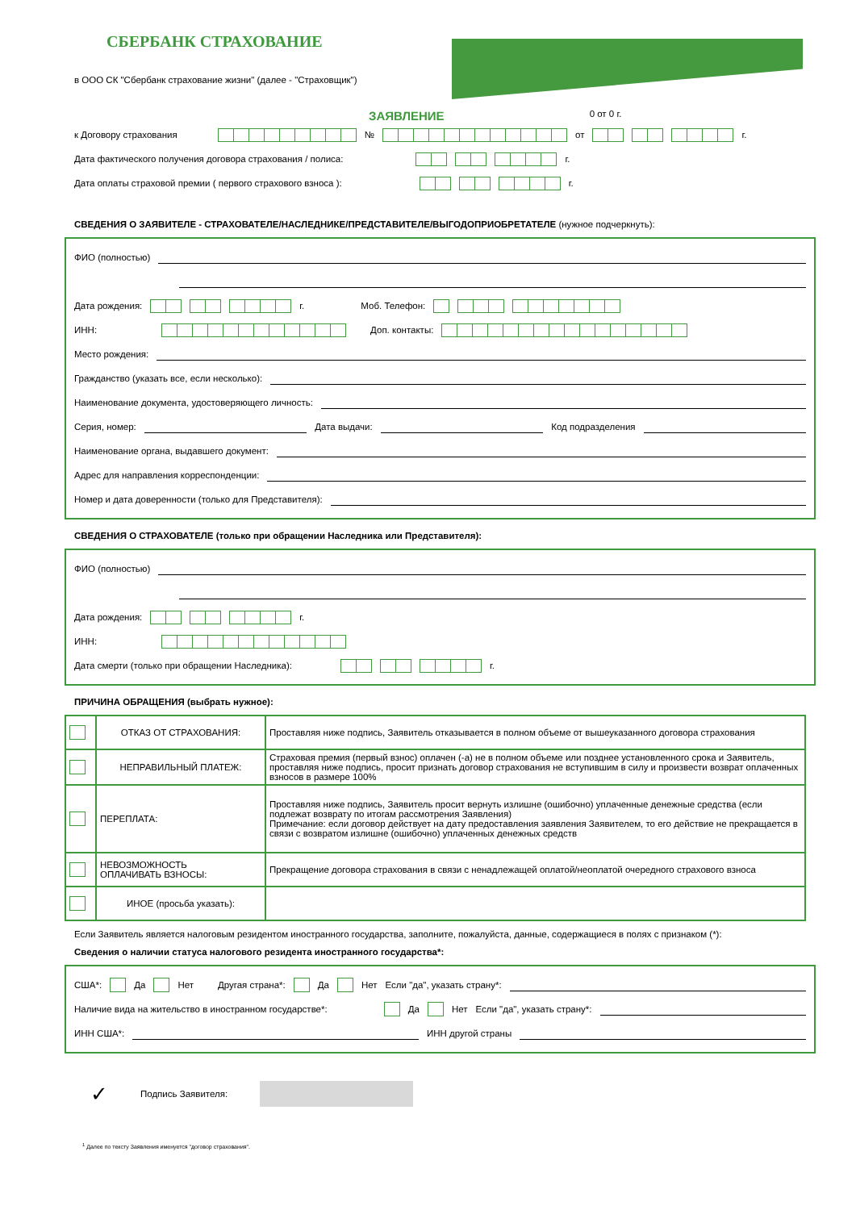СБЕРБАНК СТРАХОВАНИЕ
в ООО СК "Сбербанк страхование жизни" (далее - "Страховщик")
ЗАЯВЛЕНИЕ 0 от 0 г.
к Договору страхования № от г.
Дата фактического получения договора страхования / полиса: г.
Дата оплаты страховой премии ( первого страхового взноса ): г.
СВЕДЕНИЯ О ЗАЯВИТЕЛЕ - СТРАХОВАТЕЛЕ/НАСЛЕДНИКЕ/ПРЕДСТАВИТЕЛЕ/ВЫГОДОПРИОБРЕТАТЕЛЕ (нужное подчеркнуть):
ФИО (полностью)
Дата рождения: г. Моб. Телефон:
ИНН: Доп. контакты:
Место рождения:
Гражданство (указать все, если несколько):
Наименование документа, удостоверяющего личность:
Серия, номер: Дата выдачи: Код подразделения
Наименование органа, выдавшего документ:
Адрес для направления корреспонденции:
Номер и дата доверенности (только для Представителя):
СВЕДЕНИЯ О СТРАХОВАТЕЛЕ (только при обращении Наследника или Представителя):
ФИО (полностью)
Дата рождения: г.
ИНН:
Дата смерти (только при обращении Наследника): г.
ПРИЧИНА ОБРАЩЕНИЯ (выбрать нужное):
| | ОТКАЗ ОТ СТРАХОВАНИЯ: | Проставляя ниже подпись, Заявитель отказывается в полном объеме от вышеуказанного договора страхования |
| | НЕПРАВИЛЬНЫЙ ПЛАТЕЖ: | Страховая премия (первый взнос) оплачен (-а) не в полном объеме или позднее установленного срока и Заявитель, проставляя ниже подпись, просит признать договор страхования не вступившим в силу и произвести возврат оплаченных взносов в размере 100% |
| | ПЕРЕПЛАТА: | Проставляя ниже подпись, Заявитель просит вернуть излишне (ошибочно) уплаченные денежные средства (если подлежат возврату по итогам рассмотрения Заявления) Примечание: если договор действует на дату предоставления заявления Заявителем, то его действие не прекращается в связи с возвратом излишне (ошибочно) уплаченных денежных средств |
| | НЕВОЗМОЖНОСТЬ ОПЛАЧИВАТЬ ВЗНОСЫ: | Прекращение договора страхования в связи с ненадлежащей оплатой/неоплатой очередного страхового взноса |
| | ИНОЕ (просьба указать): | |
Если Заявитель является налоговым резидентом иностранного государства, заполните, пожалуйста, данные, содержащиеся в полях с признаком (*):
Сведения о наличии статуса налогового резидента иностранного государства*:
США*: Да Нет Другая страна*: Да Нет Если "да", указать страну*:
Наличие вида на жительство в иностранном государстве*: Да Нет Если "да", указать страну*:
ИНН США*: ИНН другой страны
✓ Подпись Заявителя:
<sup>1</sup> Далее по тексту Заявления именуется "договор страхования".